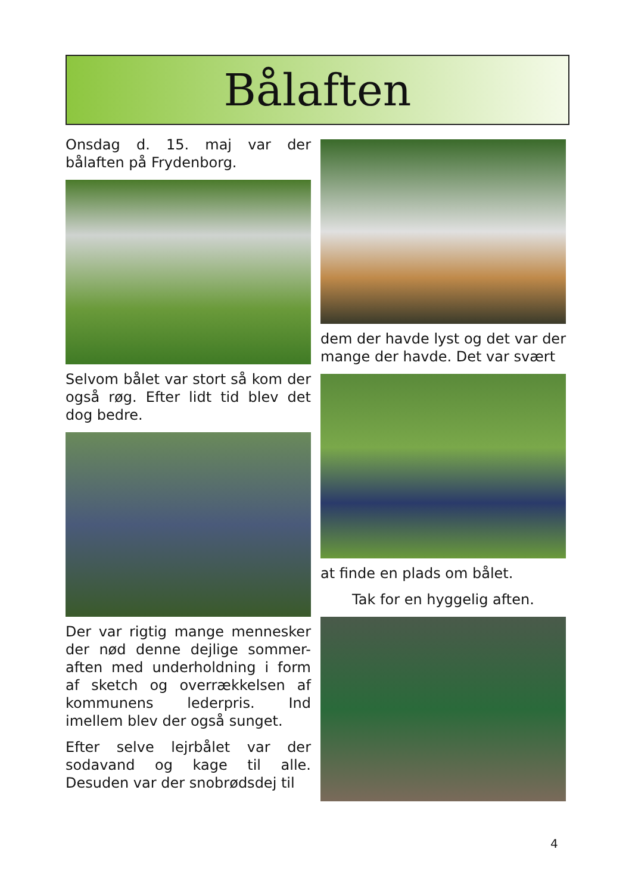Bålaften
Onsdag d. 15. maj var der bålaften på Frydenborg.
Selvom bålet var stort så kom der også røg. Efter lidt tid blev det dog bedre.
Der var rigtig mange mennesker der nød denne dejlige sommer-aften med underholdning i form af sketch og overrækkelsen af kommunens lederpris. Ind imellem blev der også sunget.
Efter selve lejrbålet var der sodavand og kage til alle. Desuden var der snobrødsdej til
dem der havde lyst og det var der mange der havde. Det var svært
at finde en plads om bålet.
Tak for en hyggelig aften.
4